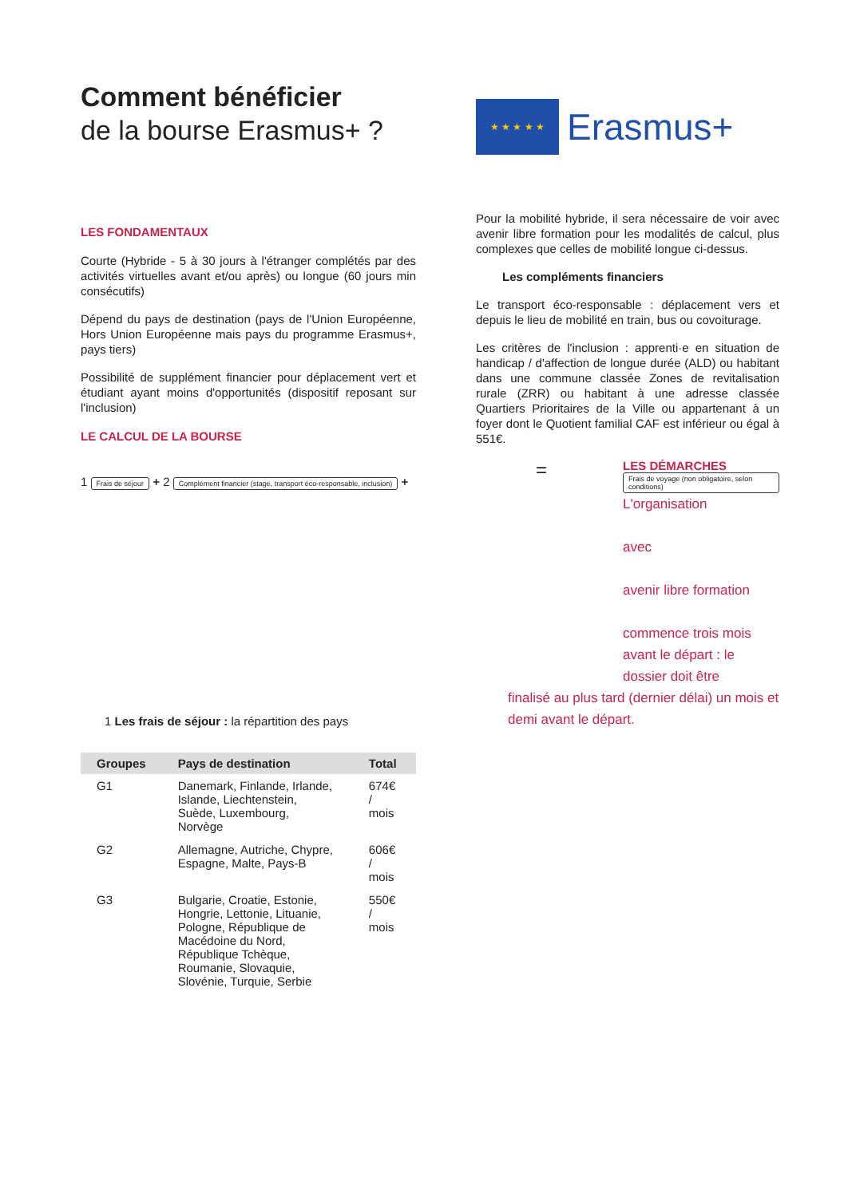Comment bénéficier
de la bourse Erasmus+ ?
LES FONDAMENTAUX
Courte (Hybride - 5 à 30 jours à l'étranger complétés par des activités virtuelles avant et/ou après) ou longue (60 jours min consécutifs)
Dépend du pays de destination (pays de l'Union Européenne, Hors Union Européenne mais pays du programme Erasmus+, pays tiers)
Possibilité de supplément financier pour déplacement vert et étudiant ayant moins d'opportunités (dispositif reposant sur l'inclusion)
LE CALCUL DE LA BOURSE
1 Frais de séjour + 2 Complément financier (stage, transport éco-responsable, inclusion) +
1 Les frais de séjour : la répartition des pays
| Groupes | Pays de destination | Total |
| --- | --- | --- |
| G1 | Danemark, Finlande, Irlande, Islande, Liechtenstein, Suède, Luxembourg, Norvège | 674€ / mois |
| G2 | Allemagne, Autriche, Chypre, Espagne, Malte, Pays-B | 606€ / mois |
| G3 | Bulgarie, Croatie, Estonie, Hongrie, Lettonie, Lituanie, Pologne, République de Macédoine du Nord, République Tchèque, Roumanie, Slovaquie, Slovénie, Turquie, Serbie | 550€ / mois |
★ ★ ★ ★ ★
Erasmus+
Pour la mobilité hybride, il sera nécessaire de voir avec avenir libre formation pour les modalités de calcul, plus complexes que celles de mobilité longue ci-dessus.
Les compléments financiers
Le transport éco-responsable : déplacement vers et depuis le lieu de mobilité en train, bus ou covoiturage.
Les critères de l'inclusion : apprenti·e en situation de handicap / d'affection de longue durée (ALD) ou habitant dans une commune classée Zones de revitalisation rurale (ZRR) ou habitant à une adresse classée Quartiers Prioritaires de la Ville ou appartenant à un foyer dont le Quotient familial CAF est inférieur ou égal à 551€.
=
LES DÉMARCHES
Frais de voyage (non obligatoire, selon conditions)
L'organisation
avec
avenir libre formation
commence trois mois avant le départ : le dossier doit être
finalisé au plus tard (dernier délai) un mois et demi avant le départ.